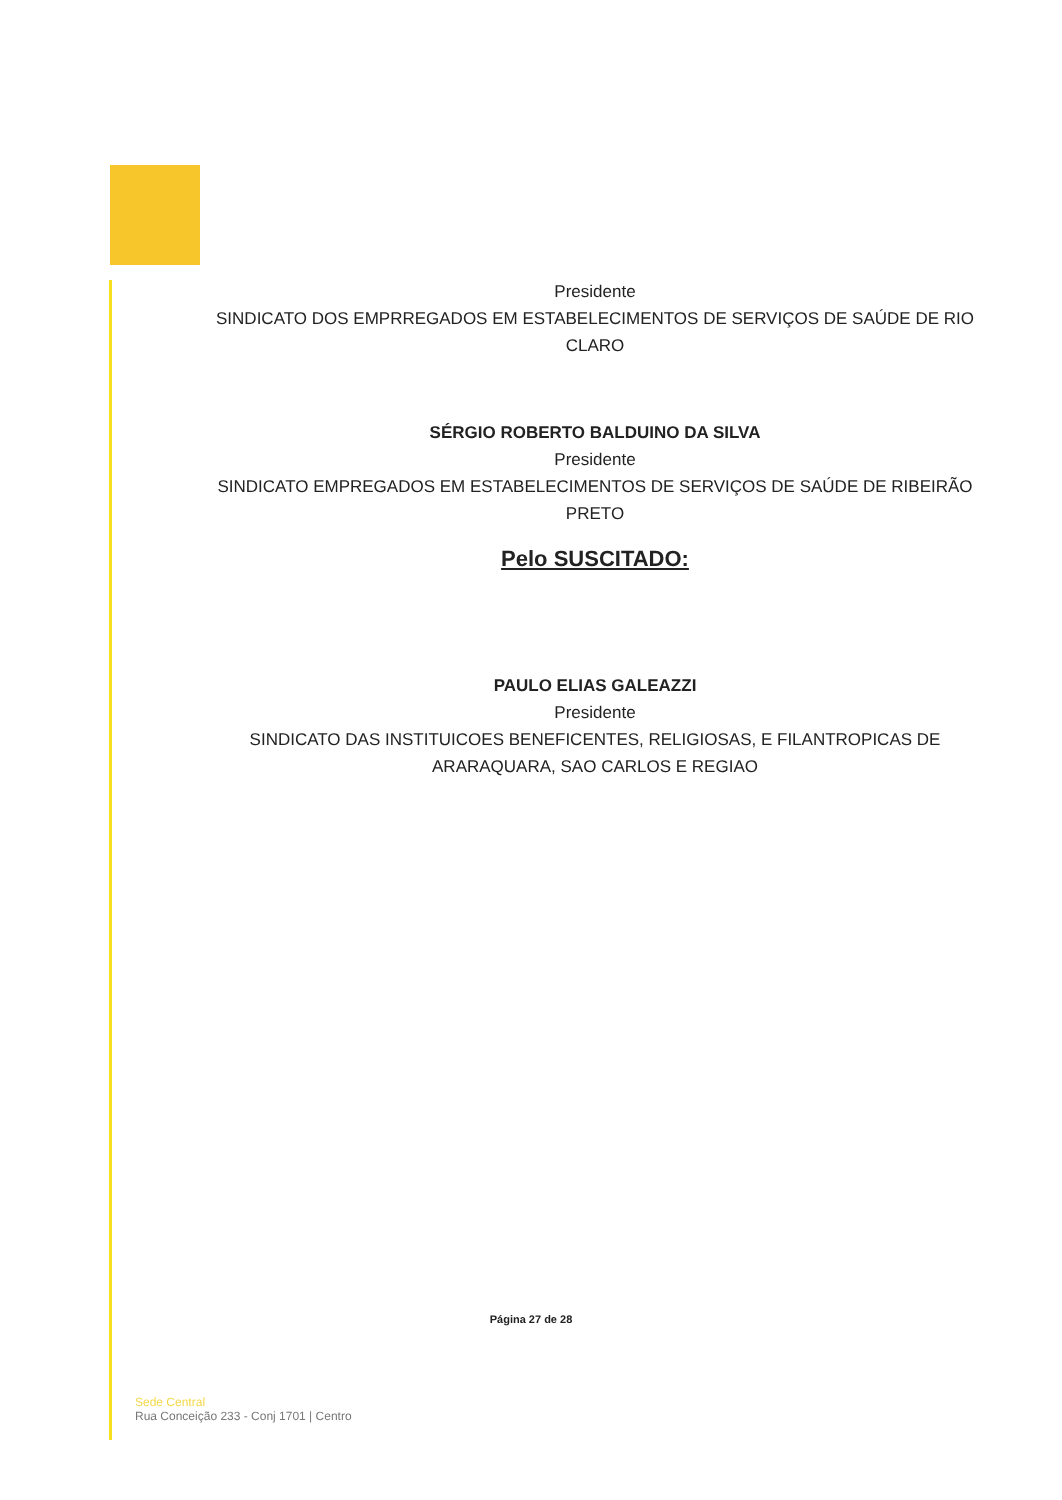Presidente
SINDICATO DOS EMPRREGADOS EM ESTABELECIMENTOS DE SERVIÇOS DE SAÚDE DE RIO CLARO
SÉRGIO ROBERTO BALDUINO DA SILVA
Presidente
SINDICATO EMPREGADOS EM ESTABELECIMENTOS DE SERVIÇOS DE SAÚDE DE RIBEIRÃO PRETO
Pelo SUSCITADO:
PAULO ELIAS GALEAZZI
Presidente
SINDICATO DAS INSTITUICOES BENEFICENTES, RELIGIOSAS, E FILANTROPICAS DE ARARAQUARA, SAO CARLOS E REGIAO
Página 27 de 28
Sede Central
Rua Conceição 233 - Conj 1701 | Centro